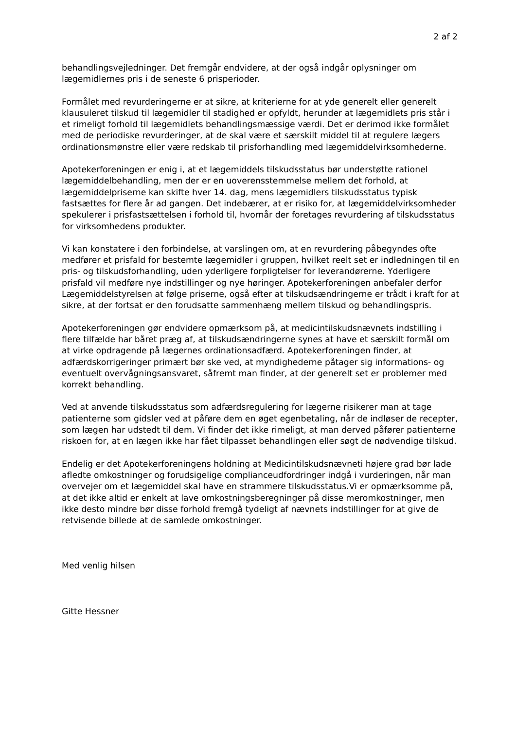2 af 2
behandlingsvejledninger. Det fremgår endvidere, at der også indgår oplysninger om lægemidlernes pris i de seneste 6 prisperioder.
Formålet med revurderingerne er at sikre, at kriterierne for at yde generelt eller generelt klausuleret tilskud til lægemidler til stadighed er opfyldt, herunder at lægemidlets pris står i et rimeligt forhold til lægemidlets behandlingsmæssige værdi. Det er derimod ikke formålet med de periodiske revurderinger, at de skal være et særskilt middel til at regulere lægers ordinationsmønstre eller være redskab til prisforhandling med lægemiddelvirksomhederne.
Apotekerforeningen er enig i, at et lægemiddels tilskudsstatus bør understøtte rationel lægemiddelbehandling, men der er en uoverensstemmelse mellem det forhold, at lægemiddelpriserne kan skifte hver 14. dag, mens lægemidlers tilskudsstatus typisk fastsættes for flere år ad gangen. Det indebærer, at er risiko for, at lægemiddelvirksomheder spekulerer i prisfastsættelsen i forhold til, hvornår der foretages revurdering af tilskudsstatus for virksomhedens produkter.
Vi kan konstatere i den forbindelse, at varslingen om, at en revurdering påbegyndes ofte medfører et prisfald for bestemte lægemidler i gruppen, hvilket reelt set er indledningen til en pris- og tilskudsforhandling, uden yderligere forpligtelser for leverandørerne. Yderligere prisfald vil medføre nye indstillinger og nye høringer. Apotekerforeningen anbefaler derfor Lægemiddelstyrelsen at følge priserne, også efter at tilskudsændringerne er trådt i kraft for at sikre, at der fortsat er den forudsatte sammenhæng mellem tilskud og behandlingspris.
Apotekerforeningen gør endvidere opmærksom på, at medicintilskudsnævnets indstilling i flere tilfælde har båret præg af, at tilskudsændringerne synes at have et særskilt formål om at virke opdragende på lægernes ordinationsadfærd. Apotekerforeningen finder, at adfærdskorrigeringer primært bør ske ved, at myndighederne påtager sig informations- og eventuelt overvågningsansvaret, såfremt man finder, at der generelt set er problemer med korrekt behandling.
Ved at anvende tilskudsstatus som adfærdsregulering for lægerne risikerer man at tage patienterne som gidsler ved at påføre dem en øget egenbetaling, når de indløser de recepter, som lægen har udstedt til dem. Vi finder det ikke rimeligt, at man derved påfører patienterne riskoen for, at en lægen ikke har fået tilpasset behandlingen eller søgt de nødvendige tilskud.
Endelig er det Apotekerforeningens holdning at Medicintilskudsnævneti højere grad bør lade afledte omkostninger og forudsigelige complianceudfordringer indgå i vurderingen, når man overvejer om et lægemiddel skal have en strammere tilskudsstatus.Vi er opmærksomme på, at det ikke altid er enkelt at lave omkostningsberegninger på disse meromkostninger, men ikke desto mindre bør disse forhold fremgå tydeligt af nævnets indstillinger for at give de retvisende billede at de samlede omkostninger.
Med venlig hilsen
Gitte Hessner